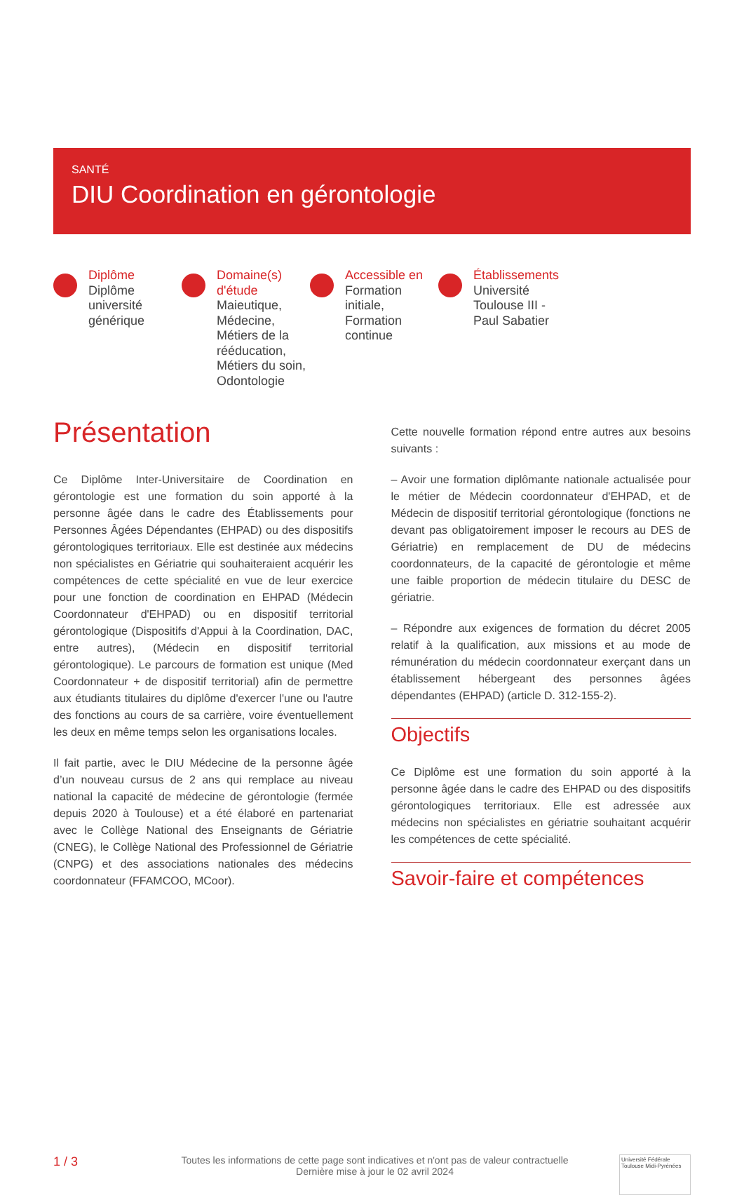SANTÉ
DIU Coordination en gérontologie
Diplôme
Diplôme université générique
Domaine(s) d'étude
Maieutique, Médecine, Métiers de la rééducation, Métiers du soin, Odontologie
Accessible en
Formation initiale, Formation continue
Établissements
Université Toulouse III - Paul Sabatier
Présentation
Ce Diplôme Inter-Universitaire de Coordination en gérontologie est une formation du soin apporté à la personne âgée dans le cadre des Établissements pour Personnes Âgées Dépendantes (EHPAD) ou des dispositifs gérontologiques territoriaux. Elle est destinée aux médecins non spécialistes en Gériatrie qui souhaiteraient acquérir les compétences de cette spécialité en vue de leur exercice pour une fonction de coordination en EHPAD (Médecin Coordonnateur d'EHPAD) ou en dispositif territorial gérontologique (Dispositifs d'Appui à la Coordination, DAC, entre autres), (Médecin en dispositif territorial gérontologique). Le parcours de formation est unique (Med Coordonnateur + de dispositif territorial) afin de permettre aux étudiants titulaires du diplôme d'exercer l'une ou l'autre des fonctions au cours de sa carrière, voire éventuellement les deux en même temps selon les organisations locales.
Il fait partie, avec le DIU Médecine de la personne âgée d’un nouveau cursus de 2 ans qui remplace au niveau national la capacité de médecine de gérontologie (fermée depuis 2020 à Toulouse) et a été élaboré en partenariat avec le Collège National des Enseignants de Gériatrie (CNEG), le Collège National des Professionnel de Gériatrie (CNPG) et des associations nationales des médecins coordonnateur (FFAMCOO, MCoor).
Cette nouvelle formation répond entre autres aux besoins suivants :
– Avoir une formation diplômante nationale actualisée pour le métier de Médecin coordonnateur d'EHPAD, et de Médecin de dispositif territorial gérontologique (fonctions ne devant pas obligatoirement imposer le recours au DES de Gériatrie) en remplacement de DU de médecins coordonnateurs, de la capacité de gérontologie et même une faible proportion de médecin titulaire du DESC de gériatrie.
– Répondre aux exigences de formation du décret 2005 relatif à la qualification, aux missions et au mode de rémunération du médecin coordonnateur exerçant dans un établissement hébergeant des personnes âgées dépendantes (EHPAD) (article D. 312-155-2).
Objectifs
Ce Diplôme est une formation du soin apporté à la personne âgée dans le cadre des EHPAD ou des dispositifs gérontologiques territoriaux. Elle est adressée aux médecins non spécialistes en gériatrie souhaitant acquérir les compétences de cette spécialité.
Savoir-faire et compétences
1 / 3
Toutes les informations de cette page sont indicatives et n'ont pas de valeur contractuelle
Dernière mise à jour le 02 avril 2024
Université Fédérale
Toulouse Midi-Pyrénées